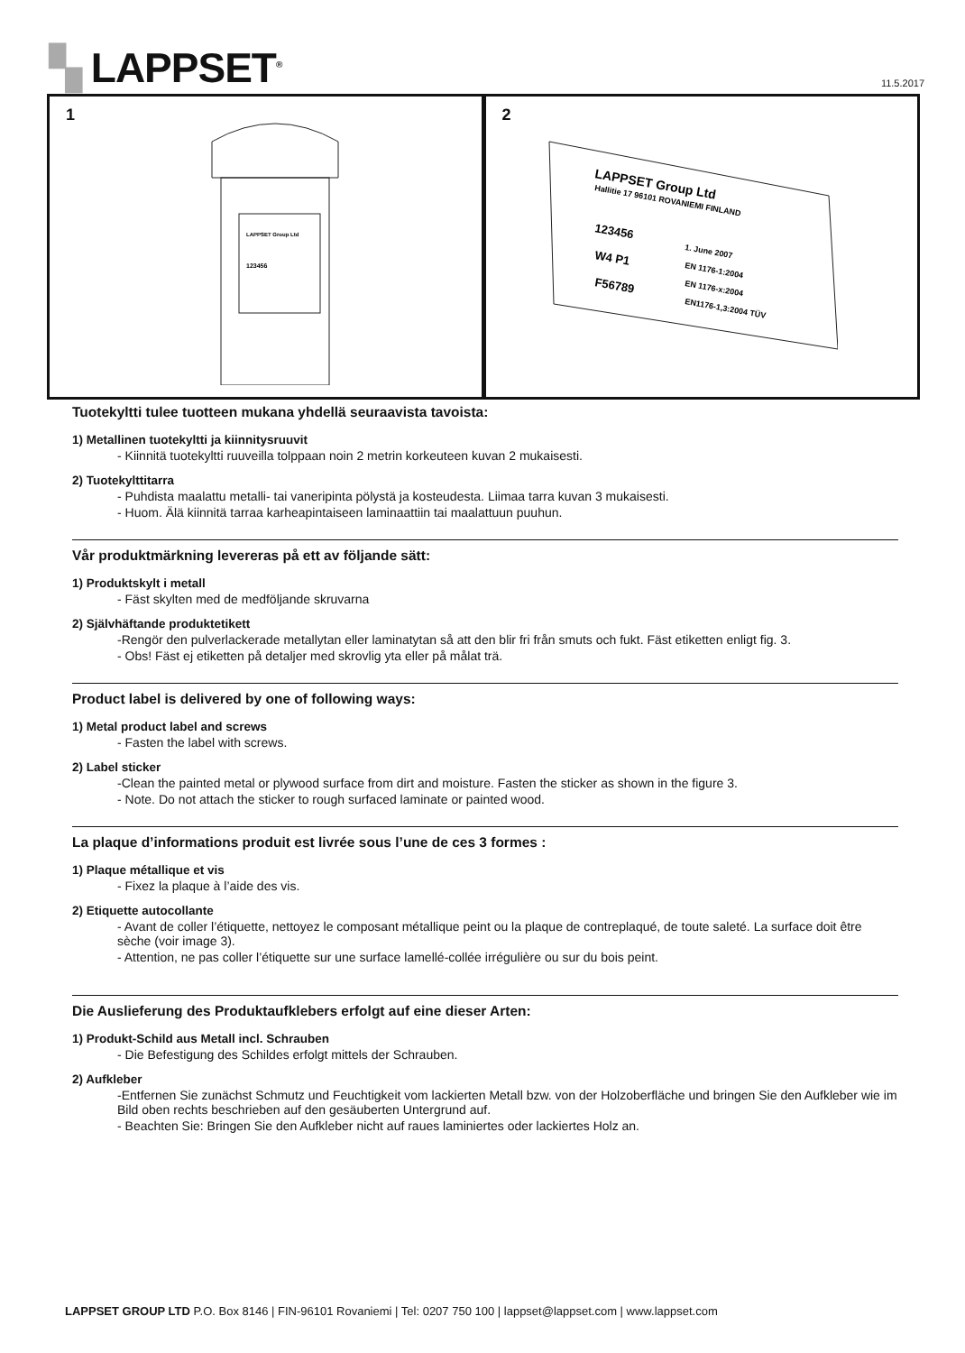▚ LAPPSET<sup>®</sup> 11.5.2017
1
LAPPSET Group Ltd
123456
2
LAPPSET Group Ltd
Hallitie 17 96101 ROVANIEMI FINLAND
123456
W4 P1
F56789
1. June 2007
EN 1176-1:2004
EN 1176-x:2004
EN1176-1,3:2004 TÜV
Tuotekyltti tulee tuotteen mukana yhdellä seuraavista tavoista:
1) Metallinen tuotekyltti ja kiinnitysruuvit
- Kiinnitä tuotekyltti ruuveilla tolppaan noin 2 metrin korkeuteen kuvan 2 mukaisesti.
2) Tuotekylttitarra
- Puhdista maalattu metalli- tai vaneripinta pölystä ja kosteudesta. Liimaa tarra kuvan 3 mukaisesti.
- Huom. Älä kiinnitä tarraa karheapintaiseen laminaattiin tai maalattuun puuhun.
Vår produktmärkning levereras på ett av följande sätt:
1) Produktskylt i metall
- Fäst skylten med de medföljande skruvarna
2) Självhäftande produktetikett
-Rengör den pulverlackerade metallytan eller laminatytan så att den blir fri från smuts och fukt. Fäst etiketten enligt fig. 3.
- Obs! Fäst ej etiketten på detaljer med skrovlig yta eller på målat trä.
Product label is delivered by one of following ways:
1) Metal product label and screws
- Fasten the label with screws.
2) Label sticker
-Clean the painted metal or plywood surface from dirt and moisture. Fasten the sticker as shown in the figure 3.
- Note. Do not attach the sticker to rough surfaced laminate or painted wood.
La plaque d’informations produit est livrée sous l’une de ces 3 formes :
1) Plaque métallique et vis
- Fixez la plaque à l’aide des vis.
2) Etiquette autocollante
- Avant de coller l’étiquette, nettoyez le composant métallique peint ou la plaque de contreplaqué, de toute saleté. La surface doit être sèche (voir image 3).
- Attention, ne pas coller l’étiquette sur une surface lamellé-collée irrégulière ou sur du bois peint.
Die Auslieferung des Produktaufklebers erfolgt auf eine dieser Arten:
1) Produkt-Schild aus Metall incl. Schrauben
- Die Befestigung des Schildes erfolgt mittels der Schrauben.
2) Aufkleber
-Entfernen Sie zunächst Schmutz und Feuchtigkeit vom lackierten Metall bzw. von der Holzoberfläche und bringen Sie den Aufkleber wie im Bild oben rechts beschrieben auf den gesäuberten Untergrund auf.
- Beachten Sie: Bringen Sie den Aufkleber nicht auf raues laminiertes oder lackiertes Holz an.
LAPPSET GROUP LTD P.O. Box 8146 | FIN-96101 Rovaniemi | Tel: 0207 750 100 | lappset@lappset.com | www.lappset.com